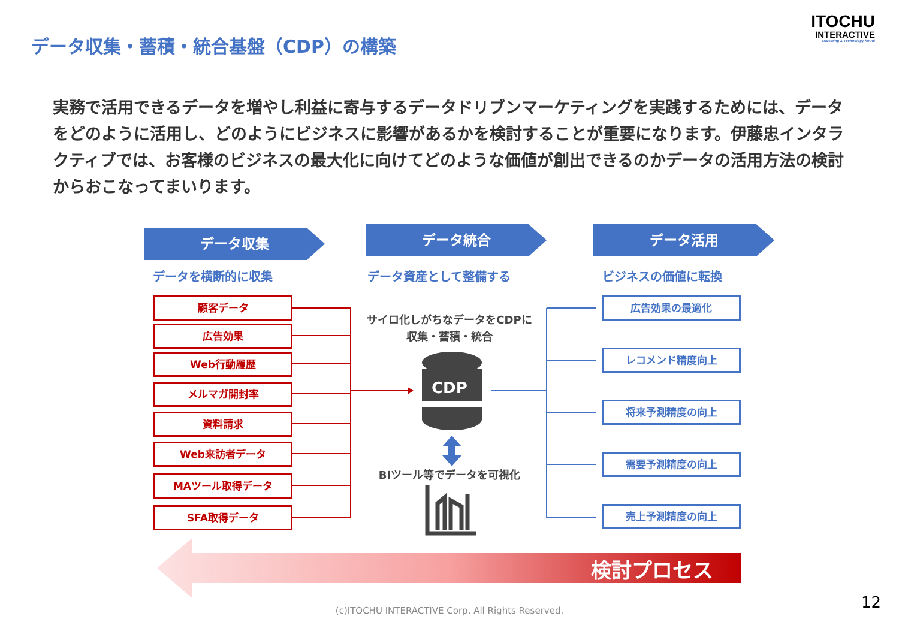データ収集・蓄積・統合基盤（CDP）の構築
ITOCHU
INTERACTIVE
Marketing & Technology for All
実務で活用できるデータを増やし利益に寄与するデータドリブンマーケティングを実践するためには、データをどのように活用し、どのようにビジネスに影響があるかを検討することが重要になります。伊藤忠インタラクティブでは、お客様のビジネスの最大化に向けてどのような価値が創出できるのかデータの活用方法の検討からおこなってまいります。
データ収集 データ統合 データ活用
データを横断的に収集 データ資産として整備する ビジネスの価値に転換
顧客データ
広告効果
Web行動履歴
メルマガ開封率
資料請求
Web来訪者データ
MAツール取得データ
SFA取得データ
サイロ化しがちなデータをCDPに
収集・蓄積・統合
CDP
BIツール等でデータを可視化
広告効果の最適化
レコメンド精度向上
将来予測精度の向上
需要予測精度の向上
売上予測精度の向上
検討プロセス
(c)ITOCHU INTERACTIVE Corp. All Rights Reserved. 12